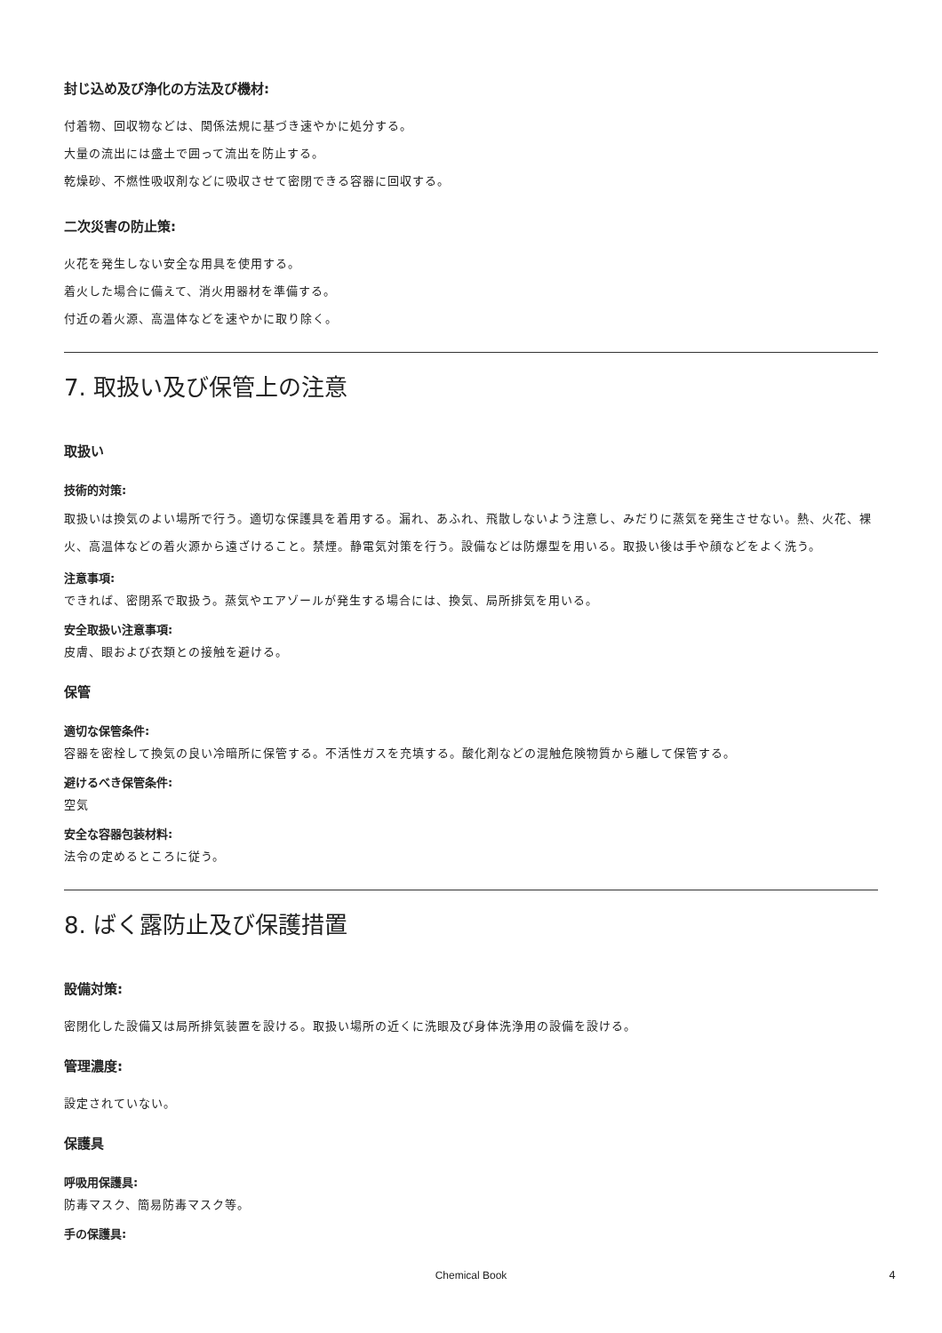封じ込め及び浄化の方法及び機材:
付着物、回収物などは、関係法規に基づき速やかに処分する。
大量の流出には盛土で囲って流出を防止する。
乾燥砂、不燃性吸収剤などに吸収させて密閉できる容器に回収する。
二次災害の防止策:
火花を発生しない安全な用具を使用する。
着火した場合に備えて、消火用器材を準備する。
付近の着火源、高温体などを速やかに取り除く。
7. 取扱い及び保管上の注意
取扱い
技術的対策:
取扱いは換気のよい場所で行う。適切な保護具を着用する。漏れ、あふれ、飛散しないよう注意し、みだりに蒸気を発生させない。熱、火花、裸火、高温体などの着火源から遠ざけること。禁煙。静電気対策を行う。設備などは防爆型を用いる。取扱い後は手や顔などをよく洗う。
注意事項:
できれば、密閉系で取扱う。蒸気やエアゾールが発生する場合には、換気、局所排気を用いる。
安全取扱い注意事項:
皮膚、眼および衣類との接触を避ける。
保管
適切な保管条件:
容器を密栓して換気の良い冷暗所に保管する。不活性ガスを充填する。酸化剤などの混触危険物質から離して保管する。
避けるべき保管条件:
空気
安全な容器包装材料:
法令の定めるところに従う。
8. ばく露防止及び保護措置
設備対策:
密閉化した設備又は局所排気装置を設ける。取扱い場所の近くに洗眼及び身体洗浄用の設備を設ける。
管理濃度:
設定されていない。
保護具
呼吸用保護具:
防毒マスク、簡易防毒マスク等。
手の保護具:
Chemical Book 4